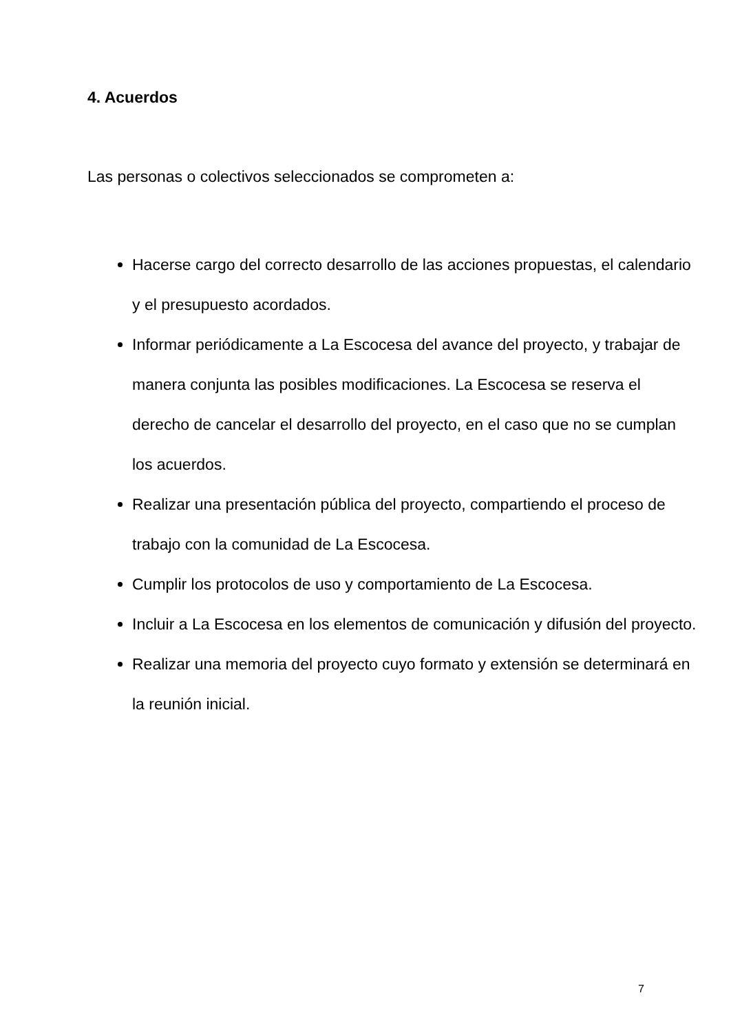4. Acuerdos
Las personas o colectivos seleccionados se comprometen a:
Hacerse cargo del correcto desarrollo de las acciones propuestas, el calendario y el presupuesto acordados.
Informar periódicamente a La Escocesa del avance del proyecto, y trabajar de manera conjunta las posibles modificaciones. La Escocesa se reserva el derecho de cancelar el desarrollo del proyecto, en el caso que no se cumplan los acuerdos.
Realizar una presentación pública del proyecto, compartiendo el proceso de trabajo con la comunidad de La Escocesa.
Cumplir los protocolos de uso y comportamiento de La Escocesa.
Incluir a La Escocesa en los elementos de comunicación y difusión del proyecto.
Realizar una memoria del proyecto cuyo formato y extensión se determinará en la reunión inicial.
7